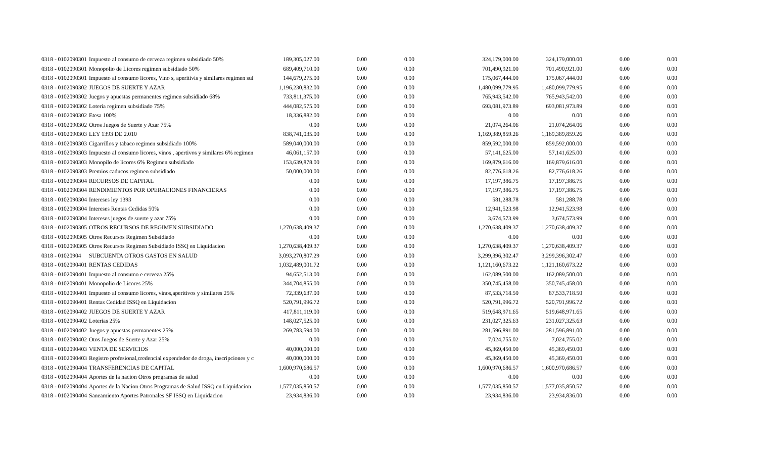| 0318 - 0102090301 | Impuesto al consumo de cerveza regimen subsidiado 50% | 189,305,027.00 | 0.00 | 0.00 | 324,179,000.00 | 324,179,000.00 | 0.00 | 0.00 |
| 0318 - 0102090301 | Monopolio de Licores regimen subsidiado 50% | 689,409,710.00 | 0.00 | 0.00 | 701,490,921.00 | 701,490,921.00 | 0.00 | 0.00 |
| 0318 - 0102090301 | Impuesto al consumo licores, Vino s, aperitivis y similares regimen sul | 144,679,275.00 | 0.00 | 0.00 | 175,067,444.00 | 175,067,444.00 | 0.00 | 0.00 |
| 0318 - 0102090302 | JUEGOS DE SUERTE Y AZAR | 1,196,230,832.00 | 0.00 | 0.00 | 1,480,099,779.95 | 1,480,099,779.95 | 0.00 | 0.00 |
| 0318 - 0102090302 | Juegos y apuestas permanentes regimen subsidiado 68% | 733,811,375.00 | 0.00 | 0.00 | 765,943,542.00 | 765,943,542.00 | 0.00 | 0.00 |
| 0318 - 0102090302 | Loteria regimen subsidiado 75% | 444,082,575.00 | 0.00 | 0.00 | 693,081,973.89 | 693,081,973.89 | 0.00 | 0.00 |
| 0318 - 0102090302 | Etesa 100% | 18,336,882.00 | 0.00 | 0.00 | 0.00 | 0.00 | 0.00 | 0.00 |
| 0318 - 0102090302 | Otros Juegos de Suerte y Azar 75% | 0.00 | 0.00 | 0.00 | 21,074,264.06 | 21,074,264.06 | 0.00 | 0.00 |
| 0318 - 0102090303 | LEY 1393 DE 2.010 | 838,741,035.00 | 0.00 | 0.00 | 1,169,389,859.26 | 1,169,389,859.26 | 0.00 | 0.00 |
| 0318 - 0102090303 | Cigarrillos y tabaco regimen subsidiado 100% | 589,040,000.00 | 0.00 | 0.00 | 859,592,000.00 | 859,592,000.00 | 0.00 | 0.00 |
| 0318 - 0102090303 | Impuesto al consumo licores, vinos , apertivos y similares 6% regimen | 46,061,157.00 | 0.00 | 0.00 | 57,141,625.00 | 57,141,625.00 | 0.00 | 0.00 |
| 0318 - 0102090303 | Monopilo de licores 6% Regimen subsidiado | 153,639,878.00 | 0.00 | 0.00 | 169,879,616.00 | 169,879,616.00 | 0.00 | 0.00 |
| 0318 - 0102090303 | Premios caducos regimen subsidiado | 50,000,000.00 | 0.00 | 0.00 | 82,776,618.26 | 82,776,618.26 | 0.00 | 0.00 |
| 0318 - 0102090304 | RECURSOS DE CAPITAL | 0.00 | 0.00 | 0.00 | 17,197,386.75 | 17,197,386.75 | 0.00 | 0.00 |
| 0318 - 0102090304 | RENDIMIENTOS POR OPERACIONES FINANCIERAS | 0.00 | 0.00 | 0.00 | 17,197,386.75 | 17,197,386.75 | 0.00 | 0.00 |
| 0318 - 0102090304 | Intereses ley 1393 | 0.00 | 0.00 | 0.00 | 581,288.78 | 581,288.78 | 0.00 | 0.00 |
| 0318 - 0102090304 | Intereses Rentas Cedidas 50% | 0.00 | 0.00 | 0.00 | 12,941,523.98 | 12,941,523.98 | 0.00 | 0.00 |
| 0318 - 0102090304 | Intereses juegos de suerte y azar 75% | 0.00 | 0.00 | 0.00 | 3,674,573.99 | 3,674,573.99 | 0.00 | 0.00 |
| 0318 - 0102090305 | OTROS RECURSOS DE REGIMEN SUBSIDIADO | 1,270,638,409.37 | 0.00 | 0.00 | 1,270,638,409.37 | 1,270,638,409.37 | 0.00 | 0.00 |
| 0318 - 0102090305 | Otros Recursos Regimen Subsidiado | 0.00 | 0.00 | 0.00 | 0.00 | 0.00 | 0.00 | 0.00 |
| 0318 - 0102090305 | Otros Recursos Regimen Subsidiado ISSQ en Liquidacion | 1,270,638,409.37 | 0.00 | 0.00 | 1,270,638,409.37 | 1,270,638,409.37 | 0.00 | 0.00 |
| 0318 - 01020904 | SUBCUENTA OTROS GASTOS EN SALUD | 3,093,270,807.29 | 0.00 | 0.00 | 3,299,396,302.47 | 3,299,396,302.47 | 0.00 | 0.00 |
| 0318 - 0102090401 | RENTAS CEDIDAS | 1,032,489,001.72 | 0.00 | 0.00 | 1,121,160,673.22 | 1,121,160,673.22 | 0.00 | 0.00 |
| 0318 - 0102090401 | Impuesto al consumo e cerveza 25% | 94,652,513.00 | 0.00 | 0.00 | 162,089,500.00 | 162,089,500.00 | 0.00 | 0.00 |
| 0318 - 0102090401 | Monopolio de Licores 25% | 344,704,855.00 | 0.00 | 0.00 | 350,745,458.00 | 350,745,458.00 | 0.00 | 0.00 |
| 0318 - 0102090401 | Impuesto al consumo licores, vinos,aperitivos y similares 25% | 72,339,637.00 | 0.00 | 0.00 | 87,533,718.50 | 87,533,718.50 | 0.00 | 0.00 |
| 0318 - 0102090401 | Rentas Cedidad ISSQ en Liquidacion | 520,791,996.72 | 0.00 | 0.00 | 520,791,996.72 | 520,791,996.72 | 0.00 | 0.00 |
| 0318 - 0102090402 | JUEGOS DE SUERTE Y AZAR | 417,811,119.00 | 0.00 | 0.00 | 519,648,971.65 | 519,648,971.65 | 0.00 | 0.00 |
| 0318 - 0102090402 | Loterias 25% | 148,027,525.00 | 0.00 | 0.00 | 231,027,325.63 | 231,027,325.63 | 0.00 | 0.00 |
| 0318 - 0102090402 | Juegos y apuestas permanentes 25% | 269,783,594.00 | 0.00 | 0.00 | 281,596,891.00 | 281,596,891.00 | 0.00 | 0.00 |
| 0318 - 0102090402 | Otos Juegos de Suerte y Azar 25% | 0.00 | 0.00 | 0.00 | 7,024,755.02 | 7,024,755.02 | 0.00 | 0.00 |
| 0318 - 0102090403 | VENTA DE SERVICIOS | 40,000,000.00 | 0.00 | 0.00 | 45,369,450.00 | 45,369,450.00 | 0.00 | 0.00 |
| 0318 - 0102090403 | Registro profesional,credencial expendedor de droga, inscripciones y c | 40,000,000.00 | 0.00 | 0.00 | 45,369,450.00 | 45,369,450.00 | 0.00 | 0.00 |
| 0318 - 0102090404 | TRANSFERENCIAS DE CAPITAL | 1,600,970,686.57 | 0.00 | 0.00 | 1,600,970,686.57 | 1,600,970,686.57 | 0.00 | 0.00 |
| 0318 - 0102090404 | Aportes de la nacion Otros programas de salud | 0.00 | 0.00 | 0.00 | 0.00 | 0.00 | 0.00 | 0.00 |
| 0318 - 0102090404 | Aportes de la Nacion Otros Programas de Salud ISSQ en Liquidacion | 1,577,035,850.57 | 0.00 | 0.00 | 1,577,035,850.57 | 1,577,035,850.57 | 0.00 | 0.00 |
| 0318 - 0102090404 | Saneamiento Aportes Patronales SF ISSQ en Liquidacion | 23,934,836.00 | 0.00 | 0.00 | 23,934,836.00 | 23,934,836.00 | 0.00 | 0.00 |